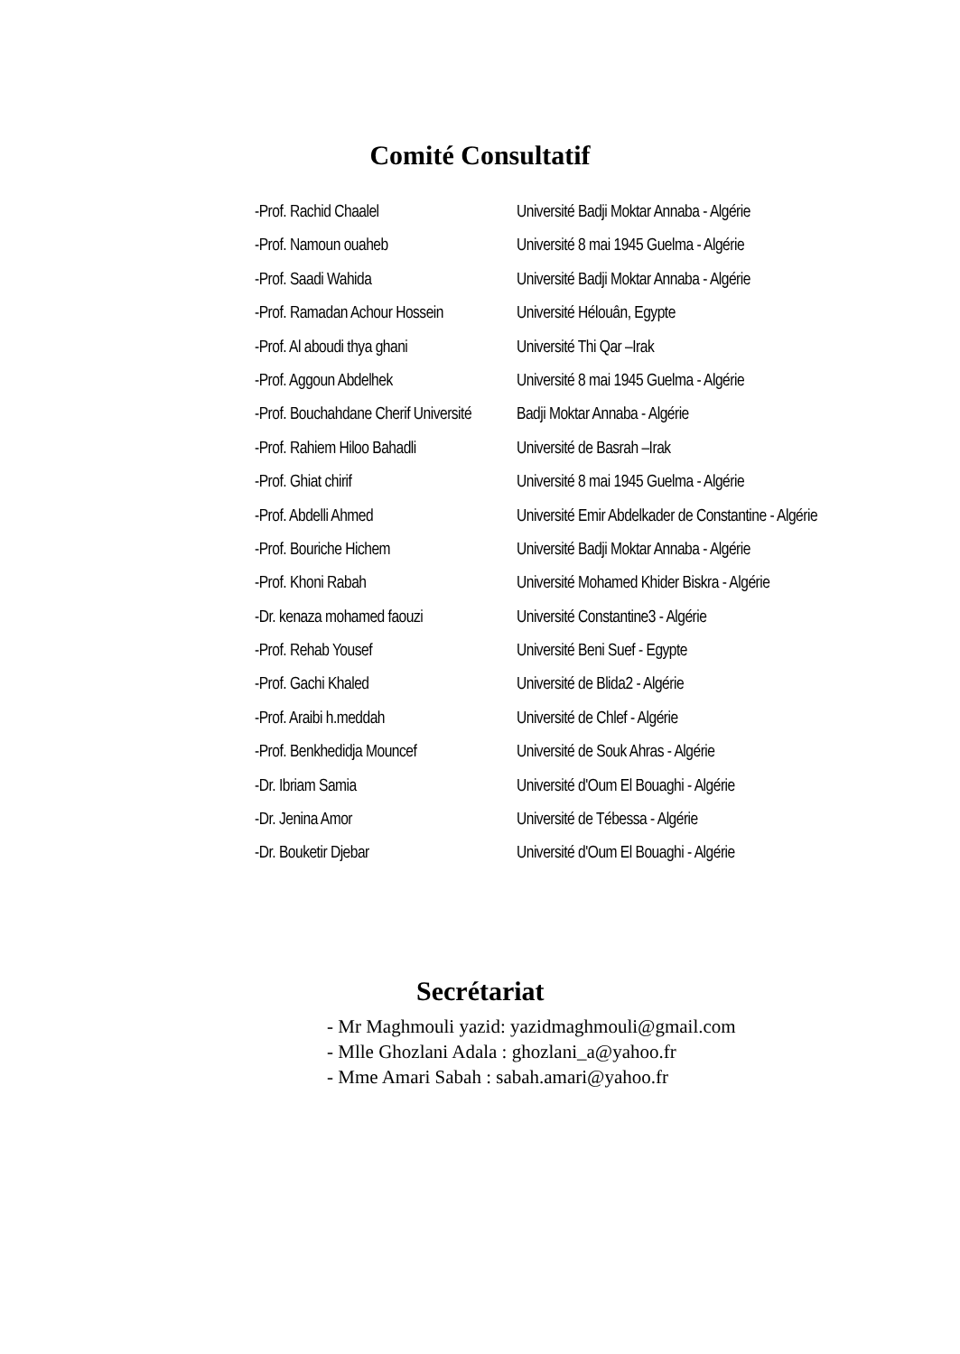Comité Consultatif
| -Prof. Rachid Chaalel | Université Badji Moktar Annaba - Algérie |
| -Prof. Namoun ouaheb | Université 8 mai 1945 Guelma - Algérie |
| -Prof. Saadi Wahida | Université Badji Moktar Annaba - Algérie |
| -Prof. Ramadan Achour Hossein | Université Hélouân, Egypte |
| -Prof. Al aboudi thya ghani | Université Thi Qar –Irak |
| -Prof. Aggoun Abdelhek | Université 8 mai 1945 Guelma - Algérie |
| -Prof. Bouchahdane Cherif Université | Badji Moktar Annaba - Algérie |
| -Prof. Rahiem Hiloo Bahadli | Université de Basrah –Irak |
| -Prof. Ghiat chirif | Université 8 mai 1945 Guelma - Algérie |
| -Prof. Abdelli Ahmed | Université Emir Abdelkader de Constantine - Algérie |
| -Prof. Bouriche Hichem | Université Badji Moktar Annaba - Algérie |
| -Prof. Khoni Rabah | Université Mohamed Khider Biskra - Algérie |
| -Dr. kenaza mohamed faouzi | Université Constantine3 - Algérie |
| -Prof. Rehab Yousef | Université Beni Suef - Egypte |
| -Prof. Gachi Khaled | Université de Blida2 - Algérie |
| -Prof. Araibi h.meddah | Université de Chlef - Algérie |
| -Prof. Benkhedidja Mouncef | Université de Souk Ahras - Algérie |
| -Dr. Ibriam Samia | Université d'Oum El Bouaghi - Algérie |
| -Dr. Jenina Amor | Université de Tébessa - Algérie |
| -Dr. Bouketir Djebar | Université d'Oum El Bouaghi - Algérie |
Secrétariat
- Mr Maghmouli yazid: yazidmaghmouli@gmail.com
- Mlle Ghozlani Adala : ghozlani_a@yahoo.fr
- Mme Amari Sabah : sabah.amari@yahoo.fr